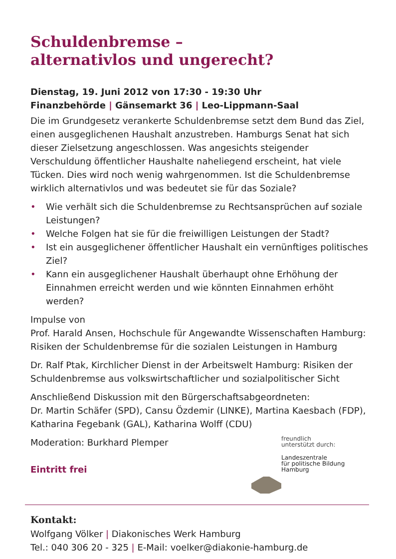Schuldenbremse –
alternativlos und ungerecht?
Dienstag, 19. Juni 2012 von 17:30 - 19:30 Uhr
Finanzbehörde | Gänsemarkt 36 | Leo-Lippmann-Saal
Die im Grundgesetz verankerte Schuldenbremse setzt dem Bund das Ziel, einen ausgeglichenen Haushalt anzustreben. Hamburgs Senat hat sich dieser Zielsetzung angeschlossen. Was angesichts steigender Verschuldung öffentlicher Haushalte naheliegend erscheint, hat viele Tücken. Dies wird noch wenig wahrgenommen. Ist die Schuldenbremse wirklich alternativlos und was bedeutet sie für das Soziale?
• Wie verhält sich die Schuldenbremse zu Rechtsansprüchen auf soziale Leistungen?
• Welche Folgen hat sie für die freiwilligen Leistungen der Stadt?
• Ist ein ausgeglichener öffentlicher Haushalt ein vernünftiges politisches Ziel?
• Kann ein ausgeglichener Haushalt überhaupt ohne Erhöhung der Einnahmen erreicht werden und wie könnten Einnahmen erhöht werden?
Impulse von
Prof. Harald Ansen, Hochschule für Angewandte Wissenschaften Hamburg: Risiken der Schuldenbremse für die sozialen Leistungen in Hamburg
Dr. Ralf Ptak, Kirchlicher Dienst in der Arbeitswelt Hamburg: Risiken der Schuldenbremse aus volkswirtschaftlicher und sozialpolitischer Sicht
Anschließend Diskussion mit den Bürgerschaftsabgeordneten:
Dr. Martin Schäfer (SPD), Cansu Özdemir (LINKE), Martina Kaesbach (FDP), Katharina Fegebank (GAL), Katharina Wolff (CDU)
Moderation: Burkhard Plemper
Eintritt frei
freundlich
unterstützt durch:
Landeszentrale
für politische Bildung
Hamburg
Kontakt:
Wolfgang Völker | Diakonisches Werk Hamburg
Tel.: 040 306 20 - 325 | E-Mail: voelker@diakonie-hamburg.de